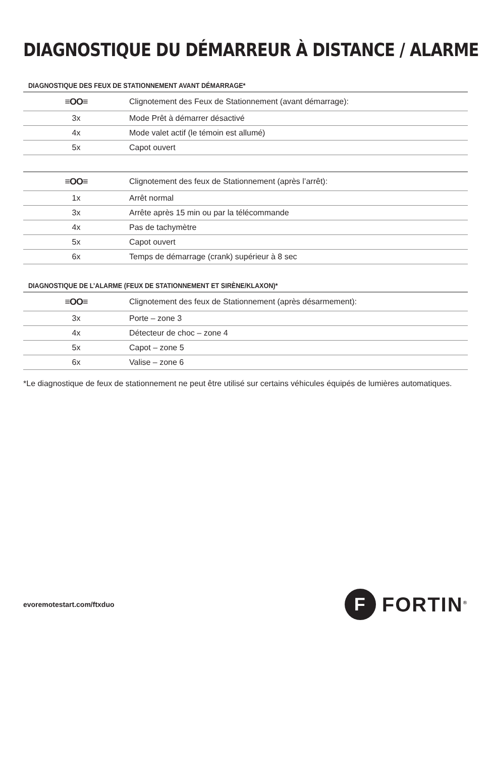DIAGNOSTIQUE DU DÉMARREUR À DISTANCE / ALARME
DIAGNOSTIQUE DES FEUX DE STATIONNEMENT AVANT DÉMARRAGE*
| ≡OO≡ | Clignotement des Feux de Stationnement (avant démarrage): |
| --- | --- |
| 3x | Mode Prêt à démarrer désactivé |
| 4x | Mode valet actif (le témoin est allumé) |
| 5x | Capot ouvert |
| ≡OO≡ | Clignotement des feux de Stationnement (après l’arrêt): |
| --- | --- |
| 1x | Arrêt normal |
| 3x | Arrête après 15 min ou par la télécommande |
| 4x | Pas de tachymètre |
| 5x | Capot ouvert |
| 6x | Temps de démarrage (crank) supérieur à 8 sec |
DIAGNOSTIQUE DE L’ALARME (FEUX DE STATIONNEMENT ET SIRÈNE/KLAXON)*
| ≡OO≡ | Clignotement des feux de Stationnement (après désarmement): |
| --- | --- |
| 3x | Porte – zone 3 |
| 4x | Détecteur de choc – zone 4 |
| 5x | Capot – zone 5 |
| 6x | Valise – zone 6 |
*Le diagnostique de feux de stationnement ne peut être utilisé sur certains véhicules équipés de lumières automatiques.
evoremotestart.com/ftxduo
F
FORTIN<sup>®</sup>